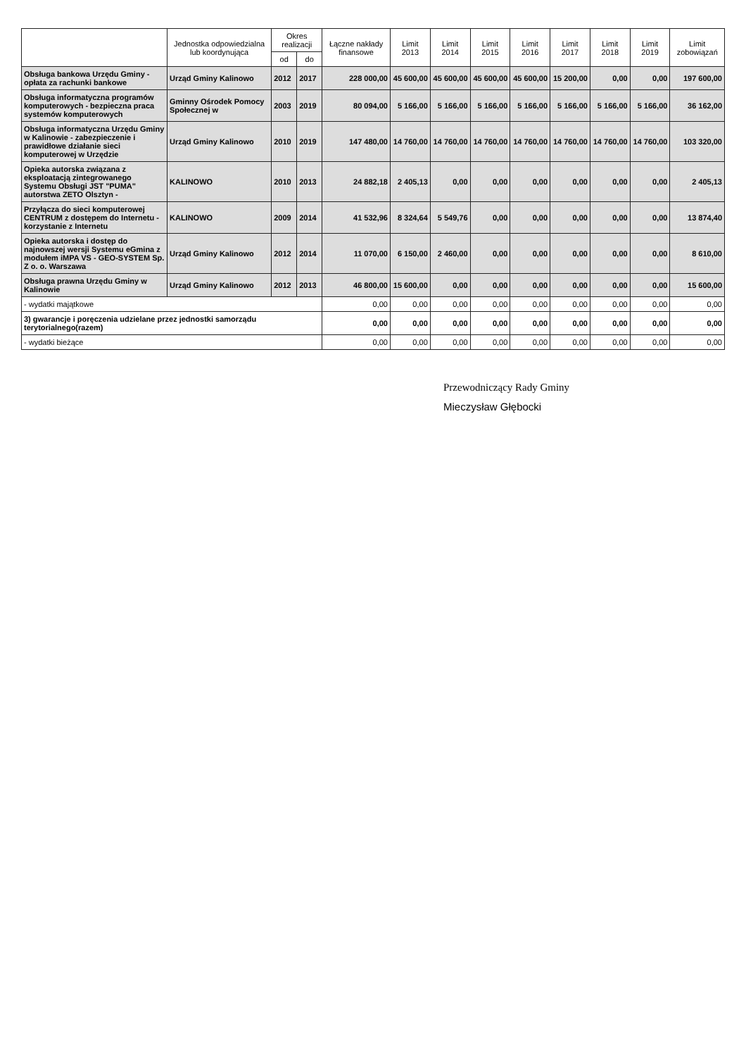| | Jednostka odpowiedzialna lub koordynująca | Okres realizacji | | Łączne nakłady finansowe | Limit 2013 | Limit 2014 | Limit 2015 | Limit 2016 | Limit 2017 | Limit 2018 | Limit 2019 | Limit zobowiązań |
| --- | --- | --- | --- | --- | --- | --- | --- | --- | --- | --- | --- | --- |
| | | od | do | | | | | | | | | |
| Obsługa bankowa Urzędu Gminy - opłata za rachunki bankowe | Urząd Gminy Kalinowo | 2012 | 2017 | 228 000,00 | 45 600,00 | 45 600,00 | 45 600,00 | 45 600,00 | 15 200,00 | 0,00 | 0,00 | 197 600,00 |
| Obsługa informatyczna programów komputerowych - bezpieczna praca systemów komputerowych | Gminny Ośrodek Pomocy Społecznej w | 2003 | 2019 | 80 094,00 | 5 166,00 | 5 166,00 | 5 166,00 | 5 166,00 | 5 166,00 | 5 166,00 | 5 166,00 | 36 162,00 |
| Obsługa informatyczna Urzędu Gminy w Kalinowie - zabezpieczenie i prawidłowe działanie sieci komputerowej w Urzędzie | Urząd Gminy Kalinowo | 2010 | 2019 | 147 480,00 | 14 760,00 | 14 760,00 | 14 760,00 | 14 760,00 | 14 760,00 | 14 760,00 | 14 760,00 | 103 320,00 |
| Opieka autorska związana z eksploatacją zintegrowanego Systemu Obsługi JST "PUMA" autorstwa ZETO Olsztyn - | KALINOWO | 2010 | 2013 | 24 882,18 | 2 405,13 | 0,00 | 0,00 | 0,00 | 0,00 | 0,00 | 0,00 | 2 405,13 |
| Przyłącza do sieci komputerowej CENTRUM z dostępem do Internetu - korzystanie z Internetu | KALINOWO | 2009 | 2014 | 41 532,96 | 8 324,64 | 5 549,76 | 0,00 | 0,00 | 0,00 | 0,00 | 0,00 | 13 874,40 |
| Opieka autorska i dostęp do najnowszej wersji Systemu eGmina z modułem iMPA VS - GEO-SYSTEM Sp. Z o. o. Warszawa | Urząd Gminy Kalinowo | 2012 | 2014 | 11 070,00 | 6 150,00 | 2 460,00 | 0,00 | 0,00 | 0,00 | 0,00 | 0,00 | 8 610,00 |
| Obsługa prawna Urzędu Gminy w Kalinowie | Urząd Gminy Kalinowo | 2012 | 2013 | 46 800,00 | 15 600,00 | 0,00 | 0,00 | 0,00 | 0,00 | 0,00 | 0,00 | 15 600,00 |
| - wydatki majątkowe | | | | 0,00 | 0,00 | 0,00 | 0,00 | 0,00 | 0,00 | 0,00 | 0,00 | 0,00 |
| 3) gwarancje i poręczenia udzielane przez jednostki samorządu terytorialnego(razem) | | | | 0,00 | 0,00 | 0,00 | 0,00 | 0,00 | 0,00 | 0,00 | 0,00 | 0,00 |
| - wydatki bieżące | | | | 0,00 | 0,00 | 0,00 | 0,00 | 0,00 | 0,00 | 0,00 | 0,00 | 0,00 |
Przewodniczący Rady Gminy
Mieczysław Głębocki